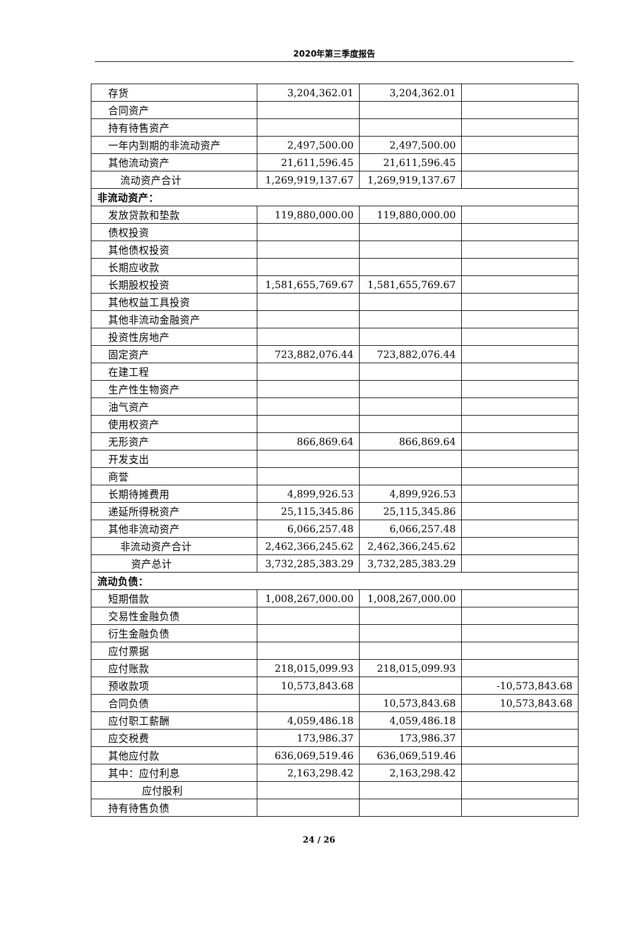2020年第三季度报告
| 存货 | 3,204,362.01 | 3,204,362.01 | |
| 合同资产 | | | |
| 持有待售资产 | | | |
| 一年内到期的非流动资产 | 2,497,500.00 | 2,497,500.00 | |
| 其他流动资产 | 21,611,596.45 | 21,611,596.45 | |
| 流动资产合计 | 1,269,919,137.67 | 1,269,919,137.67 | |
| 非流动资产： | | | |
| 发放贷款和垫款 | 119,880,000.00 | 119,880,000.00 | |
| 债权投资 | | | |
| 其他债权投资 | | | |
| 长期应收款 | | | |
| 长期股权投资 | 1,581,655,769.67 | 1,581,655,769.67 | |
| 其他权益工具投资 | | | |
| 其他非流动金融资产 | | | |
| 投资性房地产 | | | |
| 固定资产 | 723,882,076.44 | 723,882,076.44 | |
| 在建工程 | | | |
| 生产性生物资产 | | | |
| 油气资产 | | | |
| 使用权资产 | | | |
| 无形资产 | 866,869.64 | 866,869.64 | |
| 开发支出 | | | |
| 商誉 | | | |
| 长期待摊费用 | 4,899,926.53 | 4,899,926.53 | |
| 递延所得税资产 | 25,115,345.86 | 25,115,345.86 | |
| 其他非流动资产 | 6,066,257.48 | 6,066,257.48 | |
| 非流动资产合计 | 2,462,366,245.62 | 2,462,366,245.62 | |
| 资产总计 | 3,732,285,383.29 | 3,732,285,383.29 | |
| 流动负债： | | | |
| 短期借款 | 1,008,267,000.00 | 1,008,267,000.00 | |
| 交易性金融负债 | | | |
| 衍生金融负债 | | | |
| 应付票据 | | | |
| 应付账款 | 218,015,099.93 | 218,015,099.93 | |
| 预收款项 | 10,573,843.68 | | -10,573,843.68 |
| 合同负债 | | 10,573,843.68 | 10,573,843.68 |
| 应付职工薪酬 | 4,059,486.18 | 4,059,486.18 | |
| 应交税费 | 173,986.37 | 173,986.37 | |
| 其他应付款 | 636,069,519.46 | 636,069,519.46 | |
| 其中：应付利息 | 2,163,298.42 | 2,163,298.42 | |
| 应付股利 | | | |
| 持有待售负债 | | | |
24 / 26